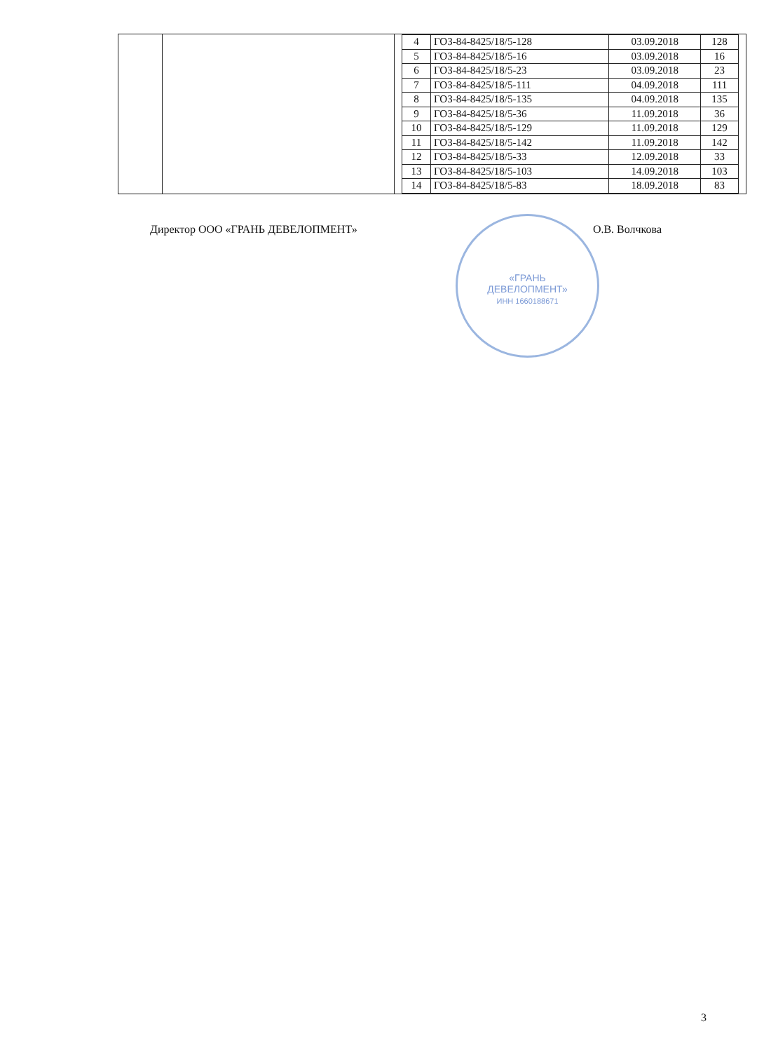| | | / 4 / ГОЗ-84-8425/18/5-128 / 03.09.2018 / 128 / / 5 / ГОЗ-84-8425/18/5-16 / 03.09.2018 / 16 / / 6 / ГОЗ-84-8425/18/5-23 / 03.09.2018 / 23 / / 7 / ГОЗ-84-8425/18/5-111 / 04.09.2018 / 111 / / 8 / ГОЗ-84-8425/18/5-135 / 04.09.2018 / 135 / / 9 / ГОЗ-84-8425/18/5-36 / 11.09.2018 / 36 / / 10 / ГОЗ-84-8425/18/5-129 / 11.09.2018 / 129 / / 11 / ГОЗ-84-8425/18/5-142 / 11.09.2018 / 142 / / 12 / ГОЗ-84-8425/18/5-33 / 12.09.2018 / 33 / / 13 / ГОЗ-84-8425/18/5-103 / 14.09.2018 / 103 / / 14 / ГОЗ-84-8425/18/5-83 / 18.09.2018 / 83 / |
Директор ООО «ГРАНЬ ДЕВЕЛОПМЕНТ» О.В. Волчкова
«ГРАНЬ
ДЕВЕЛОПМЕНТ»
ИНН 1660188671
3